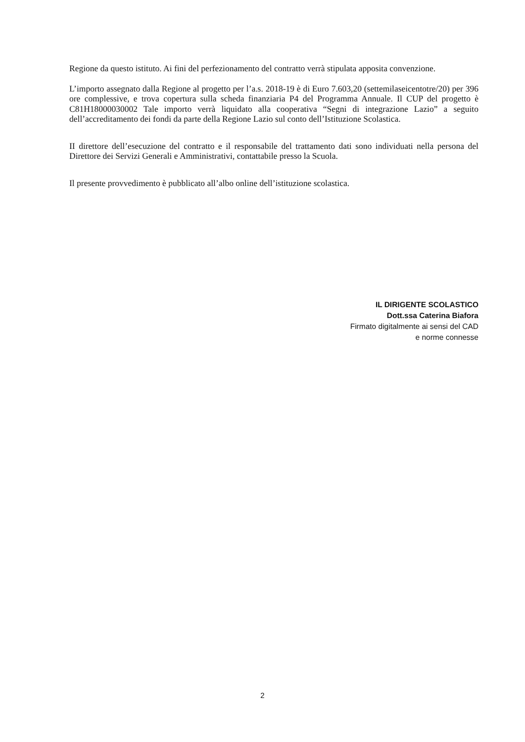Regione da questo istituto. Ai fini del perfezionamento del contratto verrà stipulata apposita convenzione.
L’importo assegnato dalla Regione al progetto per l’a.s. 2018-19 è di Euro 7.603,20 (settemilaseicentotre/20) per 396 ore complessive, e trova copertura sulla scheda finanziaria P4 del Programma Annuale. Il CUP del progetto è C81H18000030002 Tale importo verrà liquidato alla cooperativa “Segni di integrazione Lazio” a seguito dell’accreditamento dei fondi da parte della Regione Lazio sul conto dell’Istituzione Scolastica.
II direttore dell’esecuzione del contratto e il responsabile del trattamento dati sono individuati nella persona del Direttore dei Servizi Generali e Amministrativi, contattabile presso la Scuola.
Il presente provvedimento è pubblicato all’albo online dell’istituzione scolastica.
IL DIRIGENTE SCOLASTICO
Dott.ssa Caterina Biafora
Firmato digitalmente ai sensi del CAD
e norme connesse
2